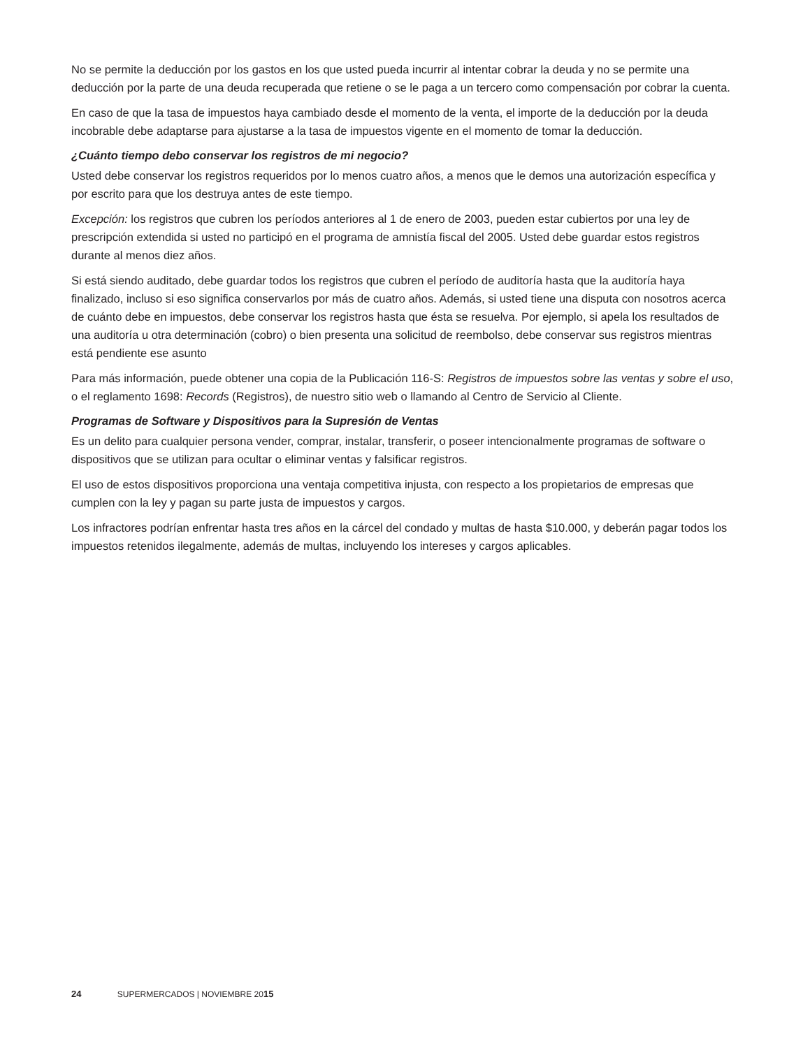No se permite la deducción por los gastos en los que usted pueda incurrir al intentar cobrar la deuda y no se permite una deducción por la parte de una deuda recuperada que retiene o se le paga a un tercero como compensación por cobrar la cuenta.
En caso de que la tasa de impuestos haya cambiado desde el momento de la venta, el importe de la deducción por la deuda incobrable debe adaptarse para ajustarse a la tasa de impuestos vigente en el momento de tomar la deducción.
¿Cuánto tiempo debo conservar los registros de mi negocio?
Usted debe conservar los registros requeridos por lo menos cuatro años, a menos que le demos una autorización específica y por escrito para que los destruya antes de este tiempo.
Excepción: los registros que cubren los períodos anteriores al 1 de enero de 2003, pueden estar cubiertos por una ley de prescripción extendida si usted no participó en el programa de amnistía fiscal del 2005. Usted debe guardar estos registros durante al menos diez años.
Si está siendo auditado, debe guardar todos los registros que cubren el período de auditoría hasta que la auditoría haya finalizado, incluso si eso significa conservarlos por más de cuatro años. Además, si usted tiene una disputa con nosotros acerca de cuánto debe en impuestos, debe conservar los registros hasta que ésta se resuelva. Por ejemplo, si apela los resultados de una auditoría u otra determinación (cobro) o bien presenta una solicitud de reembolso, debe conservar sus registros mientras está pendiente ese asunto
Para más información, puede obtener una copia de la Publicación 116-S: Registros de impuestos sobre las ventas y sobre el uso, o el reglamento 1698: Records (Registros), de nuestro sitio web o llamando al Centro de Servicio al Cliente.
Programas de Software y Dispositivos para la Supresión de Ventas
Es un delito para cualquier persona vender, comprar, instalar, transferir, o poseer intencionalmente programas de software o dispositivos que se utilizan para ocultar o eliminar ventas y falsificar registros.
El uso de estos dispositivos proporciona una ventaja competitiva injusta, con respecto a los propietarios de empresas que cumplen con la ley y pagan su parte justa de impuestos y cargos.
Los infractores podrían enfrentar hasta tres años en la cárcel del condado y multas de hasta $10.000, y deberán pagar todos los impuestos retenidos ilegalmente, además de multas, incluyendo los intereses y cargos aplicables.
24 SUPERMERCADOS | NOVIEMBRE 2015